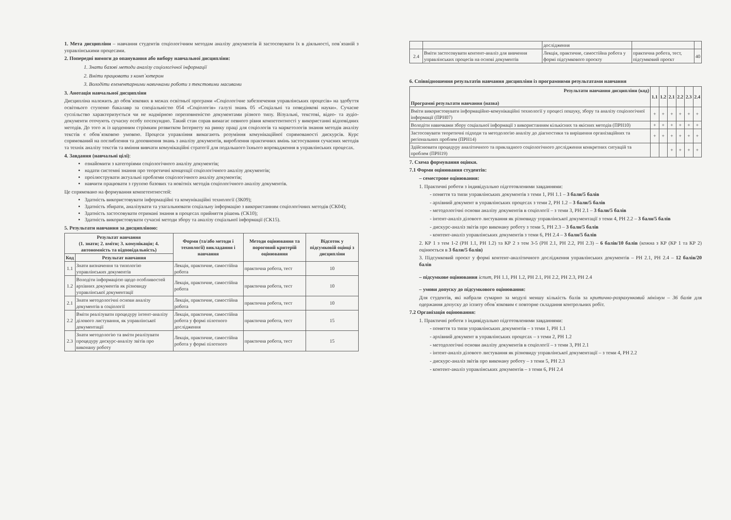1. Мета дисципліни – навчання студентів соціологічним методам аналізу документів й застосовувати їх в діяльності, пов`язаній з управлінськими процесами.
2. Попередні вимоги до опанування або вибору навчальної дисципліни:
1. Знати базові методи аналізу соціологічної інформації
2. Вміти працювати з комп`ютером
3. Володіти елементарними навичками роботи з текстовими масивами
3. Анотація навчальної дисципліни
Дисципліна належить до обов`язкових в межах освітньої програми «Соціологічне забезпечення управлінських процесів» на здобуття освітнього ступеню бакалавр за спеціальністю 054 «Соціологія» галузі знань 05 «Соціальні та поведінкові науки». Сучасне суспільство характеризується чи не надмірною переповненістю документами різного типу. Візуальні, текстові, відео- та аудіо- документи оточують сучасну особу посекундно. Такий стан справ вимагає певного рівня компетентності у використанні відповідних методів. До того ж із щоденним стрімким розвитком Інтернету на ринку праці для соціологів та маркетологів знання методів аналізу текстів є обов`язковою умовою. Процеси управління вимагають розуміння комунікаційної спрямованості дискурсів. Курс спрямований на поглиблення та доповнення знань з аналізу документів, вироблення практичних вмінь застосування сучасних методів та технік аналізу текстів та вміння вивчати комунікаційні стратегії для подальшого їхнього впровадження в управлінських процесах.
4. Завдання (навчальні цілі):
ознайомити з категоріями соціологічного аналізу документів;
надати системні знання про теоретичні концепції соціологічного аналізу документів;
проілюструвати актуальні проблеми соціологічного аналізу документів;
навчити працювати з групою базових та новітніх методів соціологічного аналізу документів.
Це спрямовано на формування компетентностей:
Здатність використовувати інформаційні та комунікаційні технології (ЗК09);
Здатність збирати, аналізувати та узагальнювати соціальну інформацію з використанням соціологічних методів (СК04);
Здатність застосовувати отримані знання в процесах прийняття рішень (СК10);
Здатність використовувати сучасні методи збору та аналізу соціальної інформації (СК15).
5. Результати навчання за дисципліною:
| Результат навчання (1. знати; 2. вміти; 3. комунікація; 4. автономність та відповідальність) | | Форми (та/або методи і технології) викладання і навчання | Методи оцінювання та пороговий критерій оцінювання | Відсоток у підсумковій оцінці з дисципліни |
| --- | --- | --- | --- | --- |
| Код | Результат навчання | | | |
| 1.1 | Знати визначення та типологію управлінських документів | Лекція, практичне, самостійна робота | практична робота, тест | 10 |
| 1.2 | Володіти інформацією щодо особливостей архівних документів як різновиду управлінської документації | Лекція, практичне, самостійна робота | практична робота, тест | 10 |
| 2.1 | Знати методологічні основи аналізу документів в соціології | Лекція, практичне, самостійна робота | практична робота, тест | 10 |
| 2.2 | Вміти реалізувати процедуру інтент-аналізу ділового листування, як управлінської документації | Лекція, практичне, самостійна робота у формі пілотного дослідження | практична робота, тест | 15 |
| 2.3 | Знати методологію та вміти реалізувати процедуру дискурс-аналізу звітів про виконану роботу | Лекція, практичне, самостійна робота у формі пілотного | практична робота, тест | 15 |
| | | дослідження | | |
| 2.4 | Вміти застосовувати контент-аналіз для вивчення управлінських процесів на основі документів | Лекція, практичне, самостійна робота у формі підсумкового проєкту | практична робота, тест, підсумковий проєкт | 40 |
6. Співвідношення результатів навчання дисципліни із програмними результатами навчання
| Результати навчання дисципліни (код) Програмні результати навчання (назва) | 1.1 | 1.2 | 2.1 | 2.2 | 2.3 | 2.4 |
| --- | --- | --- | --- | --- | --- | --- |
| Вміти використовувати інформаційно-комунікаційні технології у процесі пошуку, збору та аналізу соціологічної інформації (ПРН07) | + | + | + | + | + | + |
| Володіти навичками збору соціальної інформації з використанням кількісних та якісних методів (ПРН10) | + | + | + | + | + | + |
| Застосовувати теоретичні підходи та методологію аналізу до діагностики та вирішення організаційних та регіональних проблем (ПРН14) | + | + | + | + | + | + |
| Здійснювати процедуру аналітичного та прикладного соціологічного дослідження конкретних ситуацій та проблем (ПРН19) | | | + | + | + | + |
7. Схема формування оцінки.
7.1 Форми оцінювання студентів:
– семестрове оцінювання:
1. Практичні роботи з індивідуально підготовленими завданнями:
- поняття та типи управлінських документів з теми 1, РН 1.1 – 3 бали/5 балів
- архівний документ в управлінських процесах з теми 2, РН 1.2 – 3 бали/5 балів
- методологічні основи аналізу документів в соціології – з теми 3, РН 2.1 – 3 бали/5 балів
- інтент-аналіз ділового листування як різновиду управлінської документації з теми 4, РН 2.2 – 3 бали/5 балів
- дискурс-аналіз звітів про виконану роботу з теми 5, РН 2.3 – 3 бали/5 балів
- контент-аналіз управлінських документів з теми 6, РН 2.4 – 3 бали/5 балів
2. КР 1 з тем 1-2 (РН 1.1, РН 1.2) та КР 2 з тем 3-5 (РН 2.1, РН 2.2, РН 2.3) – 6 балів/10 балів (кожна з КР (КР 1 та КР 2) оцінюється в 3 бали/5 балів)
3. Підсумковий проєкт у формі контент-аналітичного дослідження управлінських документів – РН 2.1, РН 2.4 – 12 балів/20 балів
– підсумкове оцінювання іспит, РН 1.1, РН 1.2, РН 2.1, РН 2.2, РН 2.3, РН 2.4
– умови допуску до підсумкового оцінювання:
Для студентів, які набрали сумарно за модулі меншу кількість балів за критично-розрахунковий мінімум – 36 балів для одержання допуску до іспиту обов`язковим є повторне складання контрольних робіт.
7.2 Організація оцінювання:
1. Практичні роботи з індивідуально підготовленими завданнями:
- поняття та типи управлінських документів – з теми 1, РН 1.1
- архівний документ в управлінських процесах – з теми 2, РН 1.2
- методологічні основи аналізу документів в соціології – з теми 3, РН 2.1
- інтент-аналіз ділового листування як різновиду управлінської документації – з теми 4, РН 2.2
- дискурс-аналіз звітів про виконану роботу – з теми 5, РН 2.3
- контент-аналіз управлінських документів – з теми 6, РН 2.4